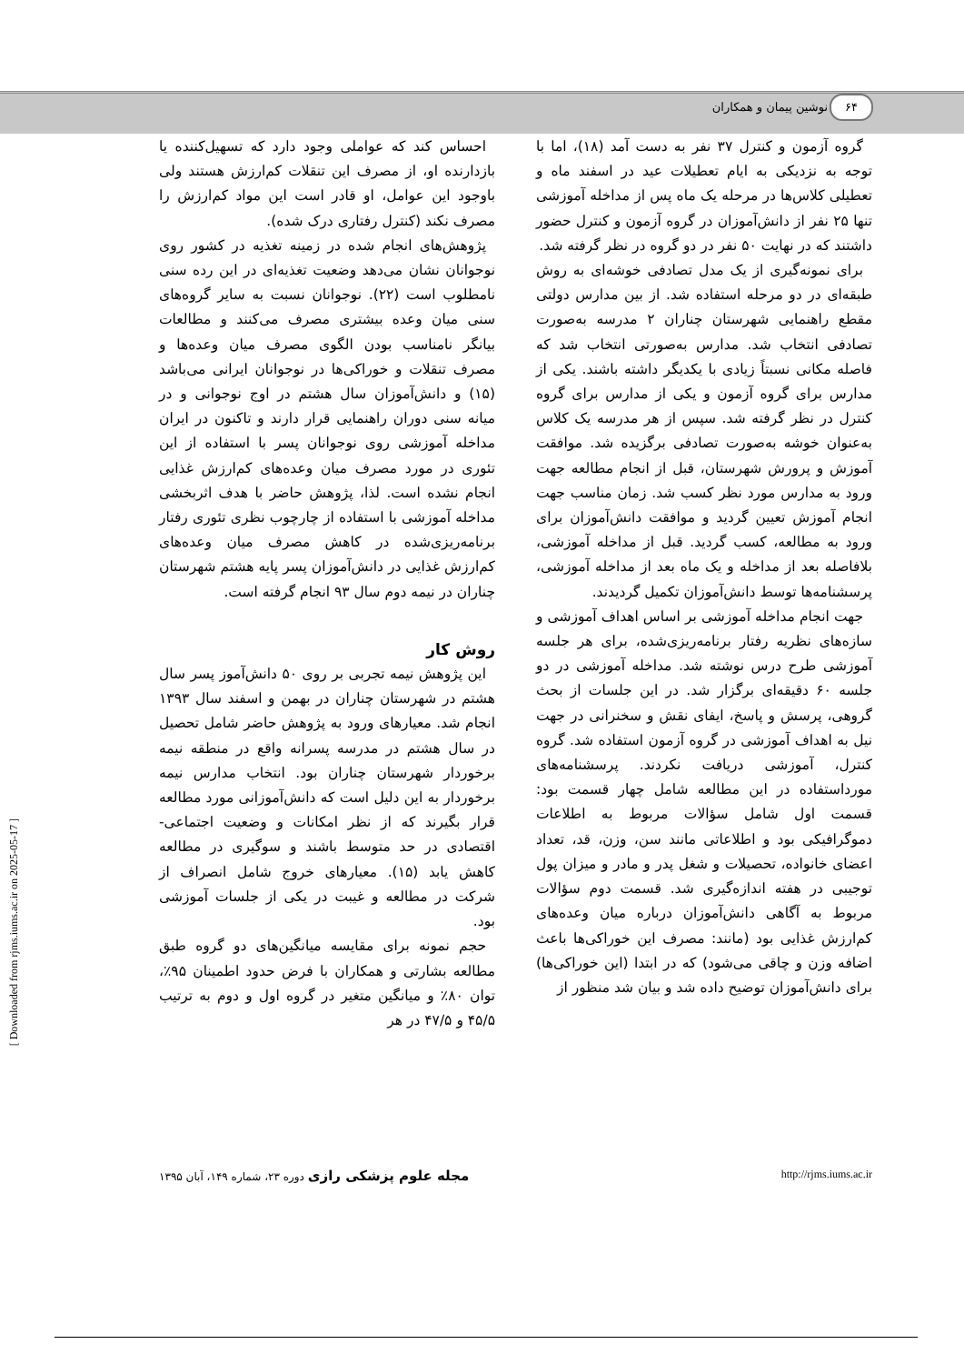۶۴ نوشین پیمان و همکاران
احساس کند که عواملی وجود دارد که تسهیل‌کننده یا بازدارنده او، از مصرف این تنقلات کم‌ارزش هستند ولی باوجود این عوامل، او قادر است این مواد کم‌ارزش را مصرف نکند (کنترل رفتاری درک شده).
پژوهش‌های انجام شده در زمینه تغذیه در کشور روی نوجوانان نشان می‌دهد وضعیت تغذیه‌ای در این رده سنی نامطلوب است (۲۲). نوجوانان نسبت به سایر گروه‌های سنی میان وعده بیشتری مصرف می‌کنند و مطالعات بیانگر نامناسب بودن الگوی مصرف میان وعده‌ها و مصرف تنقلات و خوراکی‌ها در نوجوانان ایرانی می‌باشد (۱۵) و دانش‌آموزان سال هشتم در اوج نوجوانی و در میانه سنی دوران راهنمایی قرار دارند و تاکنون در ایران مداخله آموزشی روی نوجوانان پسر با استفاده از این تئوری در مورد مصرف میان وعده‌های کم‌ارزش غذایی انجام نشده است. لذا، پژوهش حاضر با هدف اثربخشی مداخله آموزشی با استفاده از چارچوب نظری تئوری رفتار برنامه‌ریزی‌شده در کاهش مصرف میان وعده‌های کم‌ارزش غذایی در دانش‌آموزان پسر پایه هشتم شهرستان چناران در نیمه دوم سال ۹۳ انجام گرفته است.
روش کار
این پژوهش نیمه تجربی بر روی ۵۰ دانش‌آموز پسر سال هشتم در شهرستان چناران در بهمن و اسفند سال ۱۳۹۳ انجام شد. معیارهای ورود به پژوهش حاضر شامل تحصیل در سال هشتم در مدرسه پسرانه واقع در منطقه نیمه برخوردار شهرستان چناران بود. انتخاب مدارس نیمه برخوردار به این دلیل است که دانش‌آموزانی مورد مطالعه قرار بگیرند که از نظر امکانات و وضعیت اجتماعی- اقتصادی در حد متوسط باشند و سوگیری در مطالعه کاهش یابد (۱۵). معیارهای خروج شامل انصراف از شرکت در مطالعه و غیبت در یکی از جلسات آموزشی بود.
حجم نمونه برای مقایسه میانگین‌های دو گروه طبق مطالعه بشارتی و همکاران با فرض حدود اطمینان ۹۵٪، توان ۸۰٪ و میانگین متغیر در گروه اول و دوم به ترتیب ۴۵/۵ و ۴۷/۵ در هر
گروه آزمون و کنترل ۳۷ نفر به دست آمد (۱۸)، اما با توجه به نزدیکی به ایام تعطیلات عید در اسفند ماه و تعطیلی کلاس‌ها در مرحله یک ماه پس از مداخله آموزشی تنها ۲۵ نفر از دانش‌آموزان در گروه آزمون و کنترل حضور داشتند که در نهایت ۵۰ نفر در دو گروه در نظر گرفته شد.
برای نمونه‌گیری از یک مدل تصادفی خوشه‌ای به روش طبقه‌ای در دو مرحله استفاده شد. از بین مدارس دولتی مقطع راهنمایی شهرستان چناران ۲ مدرسه به‌صورت تصادفی انتخاب شد. مدارس به‌صورتی انتخاب شد که فاصله مکانی نسبتاً زیادی با یکدیگر داشته باشند. یکی از مدارس برای گروه آزمون و یکی از مدارس برای گروه کنترل در نظر گرفته شد. سپس از هر مدرسه یک کلاس به‌عنوان خوشه به‌صورت تصادفی برگزیده شد. موافقت آموزش و پرورش شهرستان، قبل از انجام مطالعه جهت ورود به مدارس مورد نظر کسب شد. زمان مناسب جهت انجام آموزش تعیین گردید و موافقت دانش‌آموزان برای ورود به مطالعه، کسب گردید. قبل از مداخله آموزشی، بلافاصله بعد از مداخله و یک ماه بعد از مداخله آموزشی، پرسشنامه‌ها توسط دانش‌آموزان تکمیل گردیدند.
جهت انجام مداخله آموزشی بر اساس اهداف آموزشی و سازه‌های نظریه رفتار برنامه‌ریزی‌شده، برای هر جلسه آموزشی طرح درس نوشته شد. مداخله آموزشی در دو جلسه ۶۰ دقیقه‌ای برگزار شد. در این جلسات از بحث گروهی، پرسش و پاسخ، ایفای نقش و سخنرانی در جهت نیل به اهداف آموزشی در گروه آزمون استفاده شد. گروه کنترل، آموزشی دریافت نکردند. پرسشنامه‌های مورداستفاده در این مطالعه شامل چهار قسمت بود: قسمت اول شامل سؤالات مربوط به اطلاعات دموگرافیکی بود و اطلاعاتی مانند سن، وزن، قد، تعداد اعضای خانواده، تحصیلات و شغل پدر و مادر و میزان پول توجیبی در هفته اندازه‌گیری شد. قسمت دوم سؤالات مربوط به آگاهی دانش‌آموزان درباره میان وعده‌های کم‌ارزش غذایی بود (مانند: مصرف این خوراکی‌ها باعث اضافه وزن و چاقی می‌شود) که در ابتدا (این خوراکی‌ها) برای دانش‌آموزان توضیح داده شد و بیان شد منظور از
مجله علوم پزشکی رازی دوره ۲۳، شماره ۱۴۹، آبان ۱۳۹۵ http://rjms.iums.ac.ir
[ Downloaded from rjms.iums.ac.ir on 2025-05-17 ]